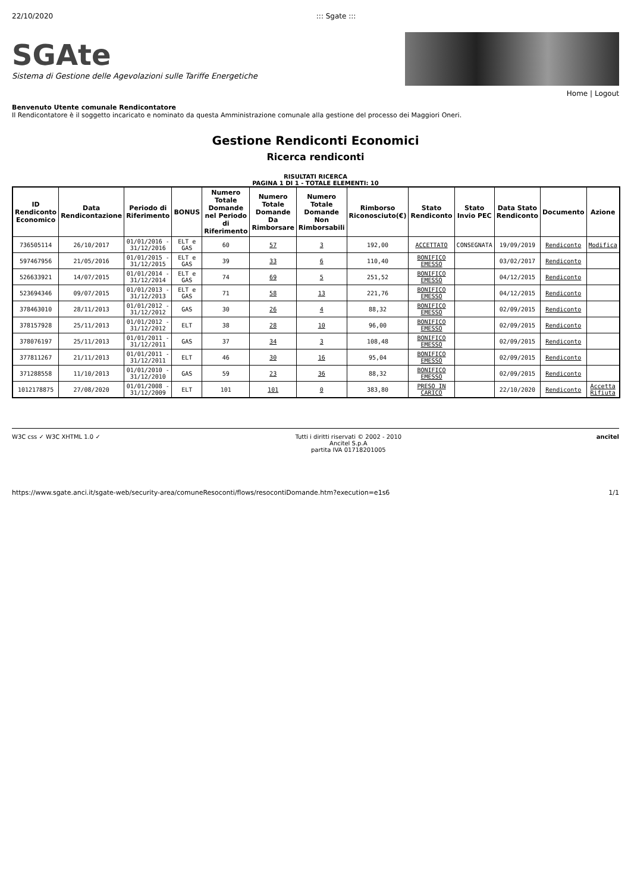22/10/2020::: Sgate :::
SGAte
Sistema di Gestione delle Agevolazioni sulle Tariffe Energetiche
Home | Logout
Benvenuto Utente comunale Rendicontatore
Il Rendicontatore è il soggetto incaricato e nominato da questa Amministrazione comunale alla gestione del processo dei Maggiori Oneri.
Gestione Rendiconti Economici
Ricerca rendiconti
RISULTATI RICERCA
PAGINA 1 DI 1 - TOTALE ELEMENTI: 10
| ID Rendiconto Economico | Data Rendicontazione | Periodo di Riferimento | BONUS | Numero Totale Domande nel Periodo di Riferimento | Numero Totale Domande Da Rimborsare | Numero Totale Domande Non Rimborsabili | Rimborso Riconosciuto(€) | Stato Rendiconto | Stato Invio PEC | Data Stato Rendiconto | Documento | Azione |
| --- | --- | --- | --- | --- | --- | --- | --- | --- | --- | --- | --- | --- |
| 736505114 | 26/10/2017 | 01/01/2016 - 31/12/2016 | ELT e GAS | 60 | 57 | 3 | 192,00 | ACCETTATO | CONSEGNATA | 19/09/2019 | Rendiconto | Modifica |
| 597467956 | 21/05/2016 | 01/01/2015 - 31/12/2015 | ELT e GAS | 39 | 33 | 6 | 110,40 | BONIFICO EMESSO | | 03/02/2017 | Rendiconto | |
| 526633921 | 14/07/2015 | 01/01/2014 - 31/12/2014 | ELT e GAS | 74 | 69 | 5 | 251,52 | BONIFICO EMESSO | | 04/12/2015 | Rendiconto | |
| 523694346 | 09/07/2015 | 01/01/2013 - 31/12/2013 | ELT e GAS | 71 | 58 | 13 | 221,76 | BONIFICO EMESSO | | 04/12/2015 | Rendiconto | |
| 378463010 | 28/11/2013 | 01/01/2012 - 31/12/2012 | GAS | 30 | 26 | 4 | 88,32 | BONIFICO EMESSO | | 02/09/2015 | Rendiconto | |
| 378157928 | 25/11/2013 | 01/01/2012 - 31/12/2012 | ELT | 38 | 28 | 10 | 96,00 | BONIFICO EMESSO | | 02/09/2015 | Rendiconto | |
| 378076197 | 25/11/2013 | 01/01/2011 - 31/12/2011 | GAS | 37 | 34 | 3 | 108,48 | BONIFICO EMESSO | | 02/09/2015 | Rendiconto | |
| 377811267 | 21/11/2013 | 01/01/2011 - 31/12/2011 | ELT | 46 | 30 | 16 | 95,04 | BONIFICO EMESSO | | 02/09/2015 | Rendiconto | |
| 371288558 | 11/10/2013 | 01/01/2010 - 31/12/2010 | GAS | 59 | 23 | 36 | 88,32 | BONIFICO EMESSO | | 02/09/2015 | Rendiconto | |
| 1012178875 | 27/08/2020 | 01/01/2008 - 31/12/2009 | ELT | 101 | 101 | 0 | 383,80 | PRESO IN CARICO | | 22/10/2020 | Rendiconto | Accetta Rifiuta |
W3C css ✓ W3C XHTML 1.0 ✓ Tutti i diritti riservati © 2002 - 2010
Ancitel S.p.A
partita IVA 01718201005 ancitel
https://www.sgate.anci.it/sgate-web/security-area/comuneResoconti/flows/resocontiDomande.htm?execution=e1s6 1/1